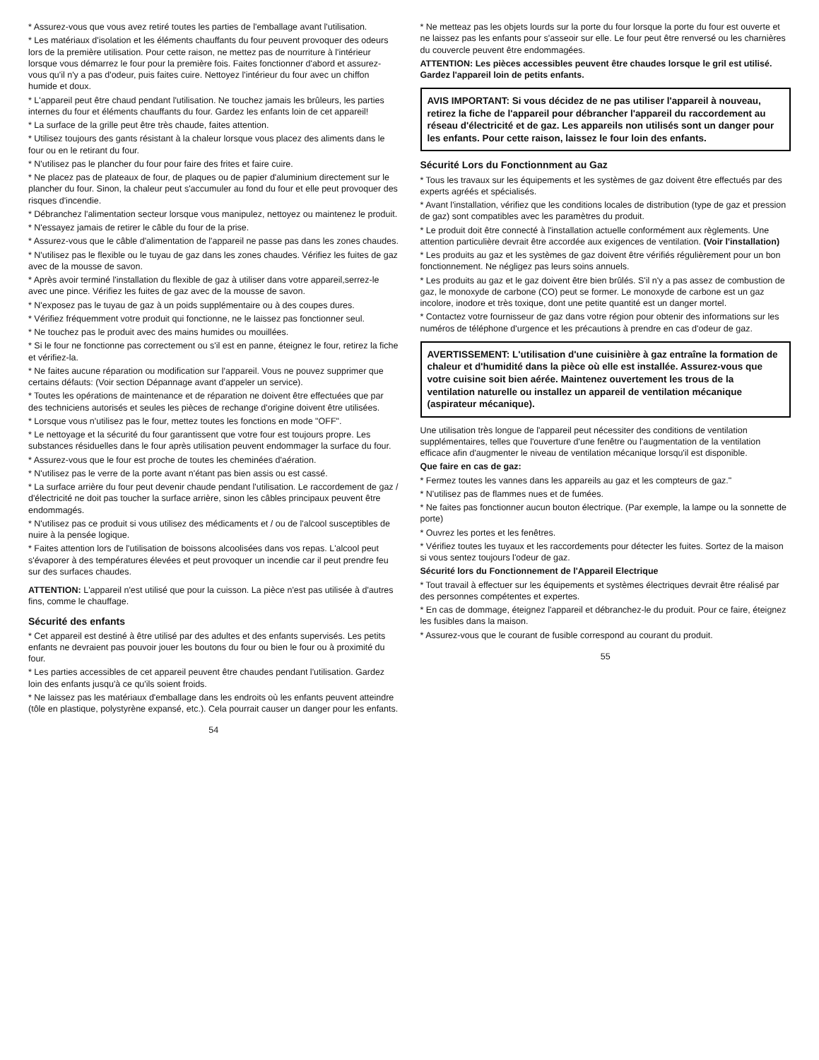* Assurez-vous que vous avez retiré toutes les parties de l'emballage avant l'utilisation.
* Les matériaux d'isolation et les éléments chauffants du four peuvent provoquer des odeurs lors de la première utilisation. Pour cette raison, ne mettez pas de nourriture à l'intérieur lorsque vous démarrez le four pour la première fois. Faites fonctionner d'abord et assurez-vous qu'il n'y a pas d'odeur, puis faites cuire. Nettoyez l'intérieur du four avec un chiffon humide et doux.
* L'appareil peut être chaud pendant l'utilisation. Ne touchez jamais les brûleurs, les parties internes du four et éléments chauffants du four. Gardez les enfants loin de cet appareil!
* La surface de la grille peut être très chaude, faites attention.
* Utilisez toujours des gants résistant à la chaleur lorsque vous placez des aliments dans le four ou en le retirant du four.
* N'utilisez pas le plancher du four pour faire des frites et faire cuire.
* Ne placez pas de plateaux de four, de plaques ou de papier d'aluminium directement sur le plancher du four. Sinon, la chaleur peut s'accumuler au fond du four et elle peut provoquer des risques d'incendie.
* Débranchez l'alimentation secteur lorsque vous manipulez, nettoyez ou maintenez le produit.
* N'essayez jamais de retirer le câble du four de la prise.
* Assurez-vous que le câble d'alimentation de l'appareil ne passe pas dans les zones chaudes.
* N'utilisez pas le flexible ou le tuyau de gaz dans les zones chaudes. Vérifiez les fuites de gaz avec de la mousse de savon.
* Après avoir terminé l'installation du flexible de gaz à utiliser dans votre appareil,serrez-le avec une pince. Vérifiez les fuites de gaz avec de la mousse de savon.
* N'exposez pas le tuyau de gaz à un poids supplémentaire ou à des coupes dures.
* Vérifiez fréquemment votre produit qui fonctionne, ne le laissez pas fonctionner seul.
* Ne touchez pas le produit avec des mains humides ou mouillées.
* Si le four ne fonctionne pas correctement ou s'il est en panne, éteignez le four, retirez la fiche et vérifiez-la.
* Ne faites aucune réparation ou modification sur l'appareil. Vous ne pouvez supprimer que certains défauts: (Voir section Dépannage avant d'appeler un service).
* Toutes les opérations de maintenance et de réparation ne doivent être effectuées que par des techniciens autorisés et seules les pièces de rechange d'origine doivent être utilisées.
* Lorsque vous n'utilisez pas le four, mettez toutes les fonctions en mode "OFF".
* Le nettoyage et la sécurité du four garantissent que votre four est toujours propre. Les substances résiduelles dans le four après utilisation peuvent endommager la surface du four.
* Assurez-vous que le four est proche de toutes les cheminées d'aération.
* N'utilisez pas le verre de la porte avant n'étant pas bien assis ou est cassé.
* La surface arrière du four peut devenir chaude pendant l'utilisation. Le raccordement de gaz / d'électricité ne doit pas toucher la surface arrière, sinon les câbles principaux peuvent être endommagés.
* N'utilisez pas ce produit si vous utilisez des médicaments et / ou de l'alcool susceptibles de nuire à la pensée logique.
* Faites attention lors de l'utilisation de boissons alcoolisées dans vos repas. L'alcool peut s'évaporer à des températures élevées et peut provoquer un incendie car il peut prendre feu sur des surfaces chaudes.
ATTENTION: L'appareil n'est utilisé que pour la cuisson. La pièce n'est pas utilisée à d'autres fins, comme le chauffage.
Sécurité des enfants
* Cet appareil est destiné à être utilisé par des adultes et des enfants supervisés. Les petits enfants ne devraient pas pouvoir jouer les boutons du four ou bien le four ou à proximité du four.
* Les parties accessibles de cet appareil peuvent être chaudes pendant l'utilisation. Gardez loin des enfants jusqu'à ce qu'ils soient froids.
* Ne laissez pas les matériaux d'emballage dans les endroits où les enfants peuvent atteindre (tôle en plastique, polystyrène expansé, etc.). Cela pourrait causer un danger pour les enfants.
54
* Ne metteaz pas les objets lourds sur la porte du four lorsque la porte du four est ouverte et ne laissez pas les enfants pour s'asseoir sur elle. Le four peut être renversé ou les charnières du couvercle peuvent être endommagées.
ATTENTION: Les pièces accessibles peuvent être chaudes lorsque le gril est utilisé. Gardez l'appareil loin de petits enfants.
AVIS IMPORTANT: Si vous décidez de ne pas utiliser l'appareil à nouveau, retirez la fiche de l'appareil pour débrancher l'appareil du raccordement au réseau d'électricité et de gaz. Les appareils non utilisés sont un danger pour les enfants. Pour cette raison, laissez le four loin des enfants.
Sécurité Lors du Fonctionnment au Gaz
* Tous les travaux sur les équipements et les systèmes de gaz doivent être effectués par des experts agréés et spécialisés.
* Avant l'installation, vérifiez que les conditions locales de distribution (type de gaz et pression de gaz) sont compatibles avec les paramètres du produit.
* Le produit doit être connecté à l'installation actuelle conformément aux règlements. Une attention particulière devrait être accordée aux exigences de ventilation. (Voir l'installation)
* Les produits au gaz et les systèmes de gaz doivent être vérifiés régulièrement pour un bon fonctionnement. Ne négligez pas leurs soins annuels.
* Les produits au gaz et le gaz doivent être bien brûlés. S'il n'y a pas assez de combustion de gaz, le monoxyde de carbone (CO) peut se former. Le monoxyde de carbone est un gaz incolore, inodore et très toxique, dont une petite quantité est un danger mortel.
* Contactez votre fournisseur de gaz dans votre région pour obtenir des informations sur les numéros de téléphone d'urgence et les précautions à prendre en cas d'odeur de gaz.
AVERTISSEMENT: L'utilisation d'une cuisinière à gaz entraîne la formation de chaleur et d'humidité dans la pièce où elle est installée. Assurez-vous que votre cuisine soit bien aérée. Maintenez ouvertement les trous de la ventilation naturelle ou installez un appareil de ventilation mécanique (aspirateur mécanique).
Une utilisation très longue de l'appareil peut nécessiter des conditions de ventilation supplémentaires, telles que l'ouverture d'une fenêtre ou l'augmentation de la ventilation efficace afin d'augmenter le niveau de ventilation mécanique lorsqu'il est disponible.
Que faire en cas de gaz:
* Fermez toutes les vannes dans les appareils au gaz et les compteurs de gaz."
* N'utilisez pas de flammes nues et de fumées.
* Ne faites pas fonctionner aucun bouton électrique. (Par exemple, la lampe ou la sonnette de porte)
* Ouvrez les portes et les fenêtres.
* Vérifiez toutes les tuyaux et les raccordements pour détecter les fuites. Sortez de la maison si vous sentez toujours l'odeur de gaz.
Sécurité lors du Fonctionnement de l'Appareil Electrique
* Tout travail à effectuer sur les équipements et systèmes électriques devrait être réalisé par des personnes compétentes et expertes.
* En cas de dommage, éteignez l'appareil et débranchez-le du produit. Pour ce faire, éteignez les fusibles dans la maison.
* Assurez-vous que le courant de fusible correspond au courant du produit.
55